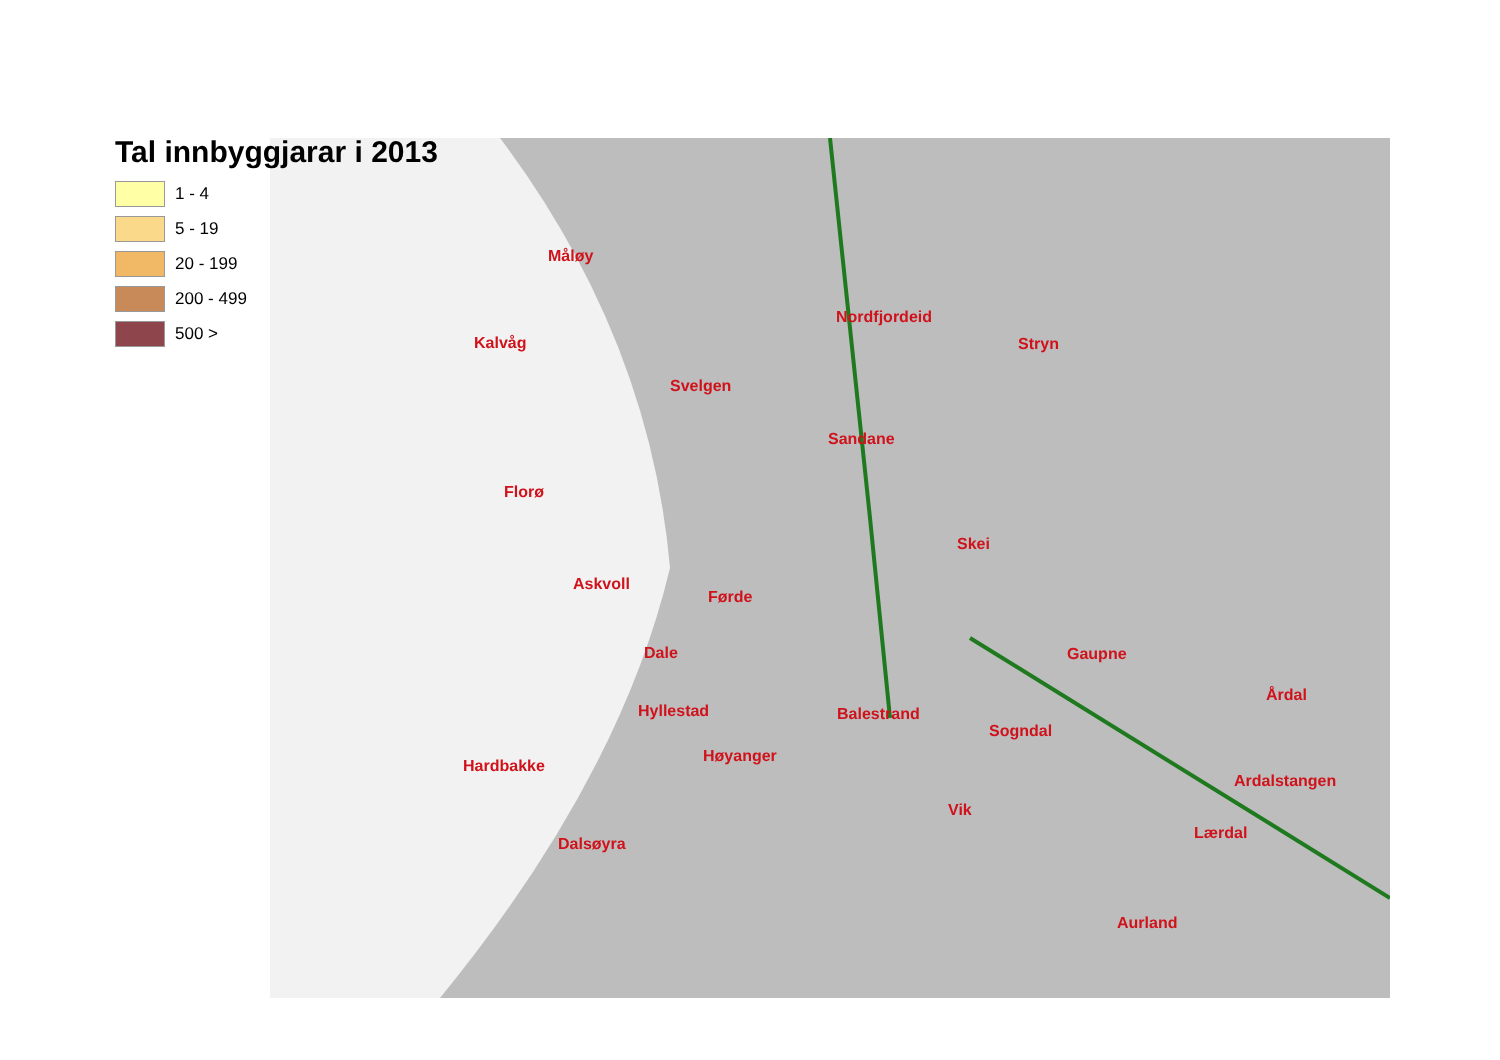Tal innbyggjarar i 2013
1 - 4
5 - 19
20 - 199
200 - 499
500 >
Måløy
Nordfjordeid
Kalvåg Stryn
Svelgen
Sandane
Florø
Skei
Askvoll
Førde
Dale Gaupne
Årdal
Hyllestad Balestrand
Sogndal
Høyanger
Hardbakke
Ardalstangen
Vik
Lærdal
Dalsøyra
Aurland